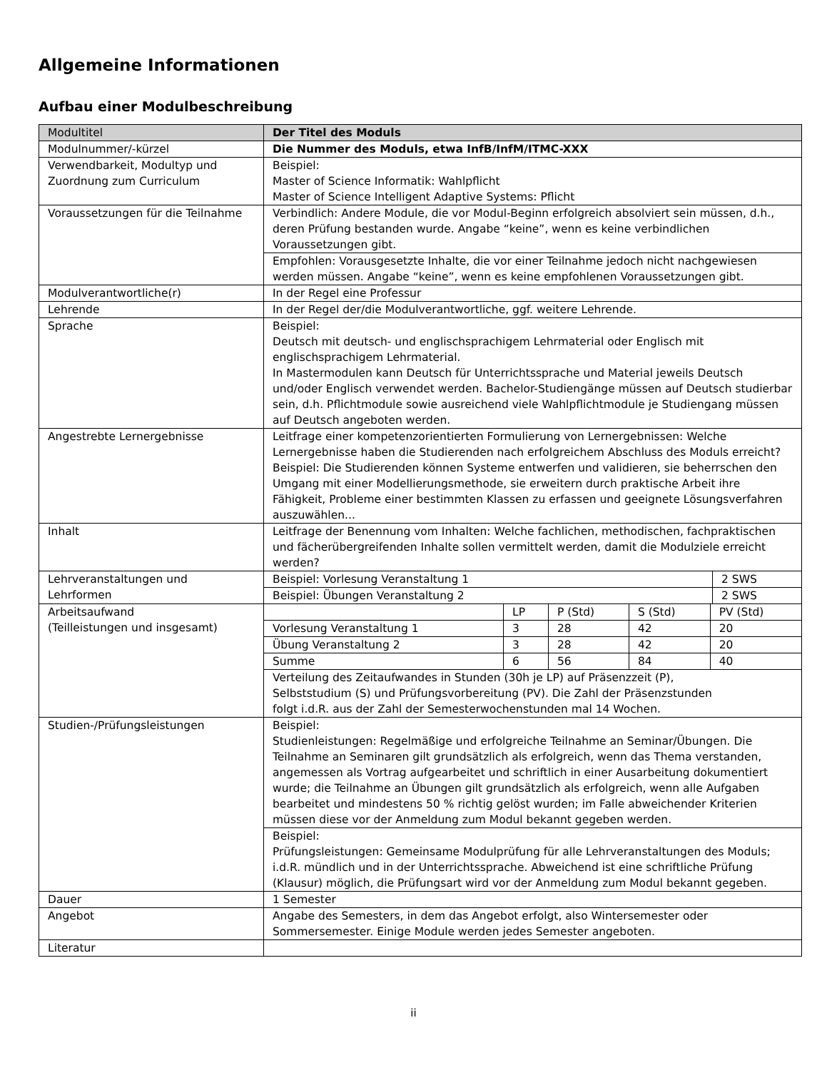Allgemeine Informationen
Aufbau einer Modulbeschreibung
| Modultitel | Der Titel des Moduls |
| Modulnummer/-kürzel | Die Nummer des Moduls, etwa InfB/InfM/ITMC-XXX |
| Verwendbarkeit, Modultyp und Zuordnung zum Curriculum | Beispiel: Master of Science Informatik: Wahlpflicht Master of Science Intelligent Adaptive Systems: Pflicht |
| Voraussetzungen für die Teilnahme | Verbindlich: Andere Module, die vor Modul-Beginn erfolgreich absolviert sein müssen, d.h., deren Prüfung bestanden wurde. Angabe “keine”, wenn es keine verbindlichen Voraussetzungen gibt. |
| | Empfohlen: Vorausgesetzte Inhalte, die vor einer Teilnahme jedoch nicht nachgewiesen werden müssen. Angabe “keine”, wenn es keine empfohlenen Voraussetzungen gibt. |
| Modulverantwortliche(r) | In der Regel eine Professur |
| Lehrende | In der Regel der/die Modulverantwortliche, ggf. weitere Lehrende. |
| Sprache | Beispiel: Deutsch mit deutsch- und englischsprachigem Lehrmaterial oder Englisch mit englischsprachigem Lehrmaterial. In Mastermodulen kann Deutsch für Unterrichtssprache und Material jeweils Deutsch und/oder Englisch verwendet werden. Bachelor-Studiengänge müssen auf Deutsch studierbar sein, d.h. Pflichtmodule sowie ausreichend viele Wahlpflichtmodule je Studiengang müssen auf Deutsch angeboten werden. |
| Angestrebte Lernergebnisse | Leitfrage einer kompetenzorientierten Formulierung von Lernergebnissen: Welche Lernergebnisse haben die Studierenden nach erfolgreichem Abschluss des Moduls erreicht? Beispiel: Die Studierenden können Systeme entwerfen und validieren, sie beherrschen den Umgang mit einer Modellierungsmethode, sie erweitern durch praktische Arbeit ihre Fähigkeit, Probleme einer bestimmten Klassen zu erfassen und geeignete Lösungsverfahren auszuwählen... |
| Inhalt | Leitfrage der Benennung vom Inhalten: Welche fachlichen, methodischen, fachpraktischen und fächerübergreifenden Inhalte sollen vermittelt werden, damit die Modulziele erreicht werden? |
| Lehrveranstaltungen und Lehrformen | / Beispiel: Vorlesung Veranstaltung 1 / 2 SWS / / Beispiel: Übungen Veranstaltung 2 / 2 SWS / |
| Arbeitsaufwand (Teilleistungen und insgesamt) | / / LP / P (Std) / S (Std) / PV (Std) / / Vorlesung Veranstaltung 1 / 3 / 28 / 42 / 20 / / Übung Veranstaltung 2 / 3 / 28 / 42 / 20 / / Summe / 6 / 56 / 84 / 40 / / Verteilung des Zeitaufwandes in Stunden (30h je LP) auf Präsenzzeit (P), Selbststudium (S) und Prüfungsvorbereitung (PV). Die Zahl der Präsenzstunden folgt i.d.R. aus der Zahl der Semesterwochenstunden mal 14 Wochen. / / / / / |
| Studien-/Prüfungsleistungen | Beispiel: Studienleistungen: Regelmäßige und erfolgreiche Teilnahme an Seminar/Übungen. Die Teilnahme an Seminaren gilt grundsätzlich als erfolgreich, wenn das Thema verstanden, angemessen als Vortrag aufgearbeitet und schriftlich in einer Ausarbeitung dokumentiert wurde; die Teilnahme an Übungen gilt grundsätzlich als erfolgreich, wenn alle Aufgaben bearbeitet und mindestens 50 % richtig gelöst wurden; im Falle abweichender Kriterien müssen diese vor der Anmeldung zum Modul bekannt gegeben werden. |
| | Beispiel: Prüfungsleistungen: Gemeinsame Modulprüfung für alle Lehrveranstaltungen des Moduls; i.d.R. mündlich und in der Unterrichtssprache. Abweichend ist eine schriftliche Prüfung (Klausur) möglich, die Prüfungsart wird vor der Anmeldung zum Modul bekannt gegeben. |
| Dauer | 1 Semester |
| Angebot | Angabe des Semesters, in dem das Angebot erfolgt, also Wintersemester oder Sommersemester. Einige Module werden jedes Semester angeboten. |
| Literatur | |
ii